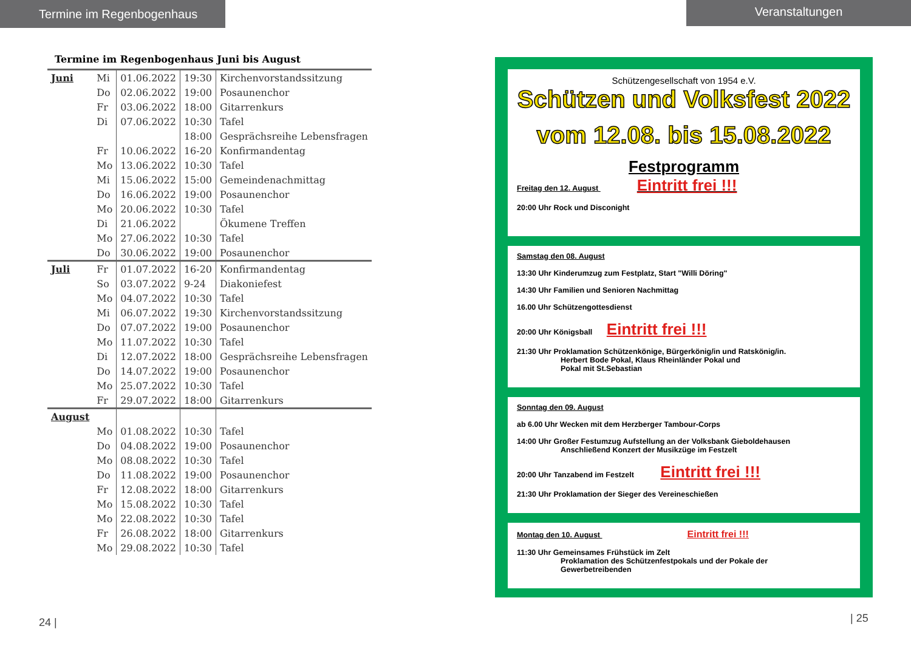Termine im Regenbogenhaus Veranstaltungen
Termine im Regenbogenhaus Juni bis August
| Juni | Mi | 01.06.2022 | 19:30 | Kirchenvorstandssitzung |
| | Do | 02.06.2022 | 19:00 | Posaunenchor |
| | Fr | 03.06.2022 | 18:00 | Gitarrenkurs |
| | Di | 07.06.2022 | 10:30 | Tafel |
| | | | 18:00 | Gesprächsreihe Lebensfragen |
| | Fr | 10.06.2022 | 16-20 | Konfirmandentag |
| | Mo | 13.06.2022 | 10:30 | Tafel |
| | Mi | 15.06.2022 | 15:00 | Gemeindenachmittag |
| | Do | 16.06.2022 | 19:00 | Posaunenchor |
| | Mo | 20.06.2022 | 10:30 | Tafel |
| | Di | 21.06.2022 | | Ökumene Treffen |
| | Mo | 27.06.2022 | 10:30 | Tafel |
| | Do | 30.06.2022 | 19:00 | Posaunenchor |
| Juli | Fr | 01.07.2022 | 16-20 | Konfirmandentag |
| | So | 03.07.2022 | 9-24 | Diakoniefest |
| | Mo | 04.07.2022 | 10:30 | Tafel |
| | Mi | 06.07.2022 | 19:30 | Kirchenvorstandssitzung |
| | Do | 07.07.2022 | 19:00 | Posaunenchor |
| | Mo | 11.07.2022 | 10:30 | Tafel |
| | Di | 12.07.2022 | 18:00 | Gesprächsreihe Lebensfragen |
| | Do | 14.07.2022 | 19:00 | Posaunenchor |
| | Mo | 25.07.2022 | 10:30 | Tafel |
| | Fr | 29.07.2022 | 18:00 | Gitarrenkurs |
| August | | | | |
| | Mo | 01.08.2022 | 10:30 | Tafel |
| | Do | 04.08.2022 | 19:00 | Posaunenchor |
| | Mo | 08.08.2022 | 10:30 | Tafel |
| | Do | 11.08.2022 | 19:00 | Posaunenchor |
| | Fr | 12.08.2022 | 18:00 | Gitarrenkurs |
| | Mo | 15.08.2022 | 10:30 | Tafel |
| | Mo | 22.08.2022 | 10:30 | Tafel |
| | Fr | 26.08.2022 | 18:00 | Gitarrenkurs |
| | Mo | 29.08.2022 | 10:30 | Tafel |
24 |
Schützengesellschaft von 1954 e.V.
Schützen und Volksfest 2022
vom 12.08. bis 15.08.2022
Festprogramm
Freitag den 12. August Eintritt frei !!!
20:00 Uhr Rock und Disconight
Samstag den 08. August
13:30 Uhr Kinderumzug zum Festplatz, Start "Willi Döring"
14:30 Uhr Familien und Senioren Nachmittag
16.00 Uhr Schützengottesdienst
20:00 Uhr Königsball Eintritt frei !!!
21:30 Uhr Proklamation Schützenkönige, Bürgerkönig/in und Ratskönig/in.
Herbert Bode Pokal, Klaus Rheinländer Pokal und
Pokal mit St.Sebastian
Sonntag den 09. August
ab 6.00 Uhr Wecken mit dem Herzberger Tambour-Corps
14:00 Uhr Großer Festumzug Aufstellung an der Volksbank Gieboldehausen
Anschließend Konzert der Musikzüge im Festzelt
20:00 Uhr Tanzabend im Festzelt Eintritt frei !!!
21:30 Uhr Proklamation der Sieger des Vereineschießen
Montag den 10. August Eintritt frei !!!
11:30 Uhr Gemeinsames Frühstück im Zelt
Proklamation des Schützenfestpokals und der Pokale der
Gewerbetreibenden
| 25